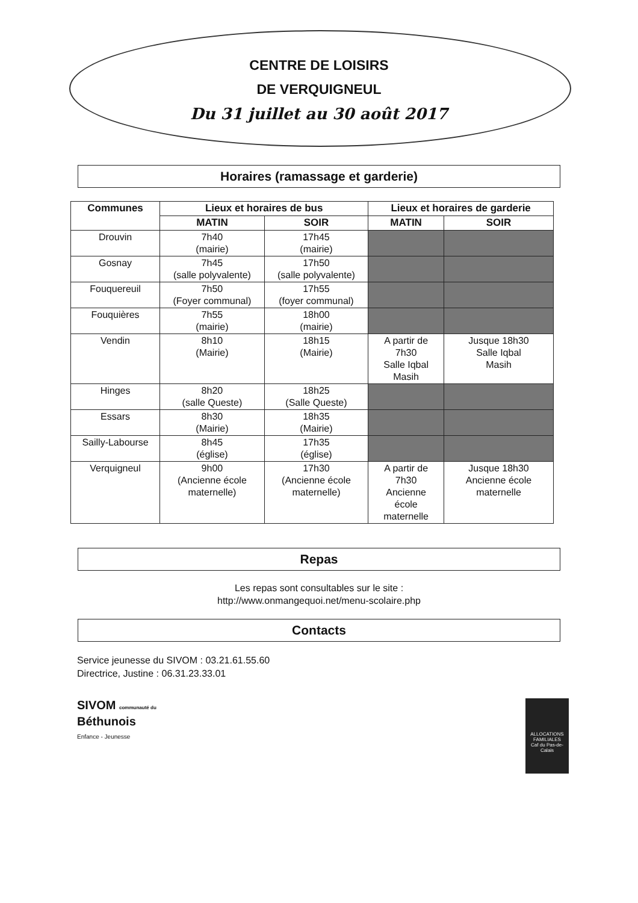CENTRE DE LOISIRS
DE VERQUIGNEUL
Du 31 juillet au 30 août 2017
Horaires (ramassage et garderie)
| Communes | Lieux et horaires de bus | | Lieux et horaires de garderie | |
| --- | --- | --- | --- | --- |
| | MATIN | SOIR | MATIN | SOIR |
| Drouvin | 7h40 (mairie) | 17h45 (mairie) | | |
| Gosnay | 7h45 (salle polyvalente) | 17h50 (salle polyvalente) | | |
| Fouquereuil | 7h50 (Foyer communal) | 17h55 (foyer communal) | | |
| Fouquières | 7h55 (mairie) | 18h00 (mairie) | | |
| Vendin | 8h10 (Mairie) | 18h15 (Mairie) | A partir de 7h30 Salle Iqbal Masih | Jusque 18h30 Salle Iqbal Masih |
| Hinges | 8h20 (salle Queste) | 18h25 (Salle Queste) | | |
| Essars | 8h30 (Mairie) | 18h35 (Mairie) | | |
| Sailly-Labourse | 8h45 (église) | 17h35 (église) | | |
| Verquigneul | 9h00 (Ancienne école maternelle) | 17h30 (Ancienne école maternelle) | A partir de 7h30 Ancienne école maternelle | Jusque 18h30 Ancienne école maternelle |
Repas
Les repas sont consultables sur le site :
http://www.onmangequoi.net/menu-scolaire.php
Contacts
Service jeunesse du SIVOM : 03.21.61.55.60
Directrice, Justine : 06.31.23.33.01
SIVOM communauté du
Béthunois
Enfance - Jeunesse
ALLOCATIONS FAMILIALES
Caf du Pas-de-Calais